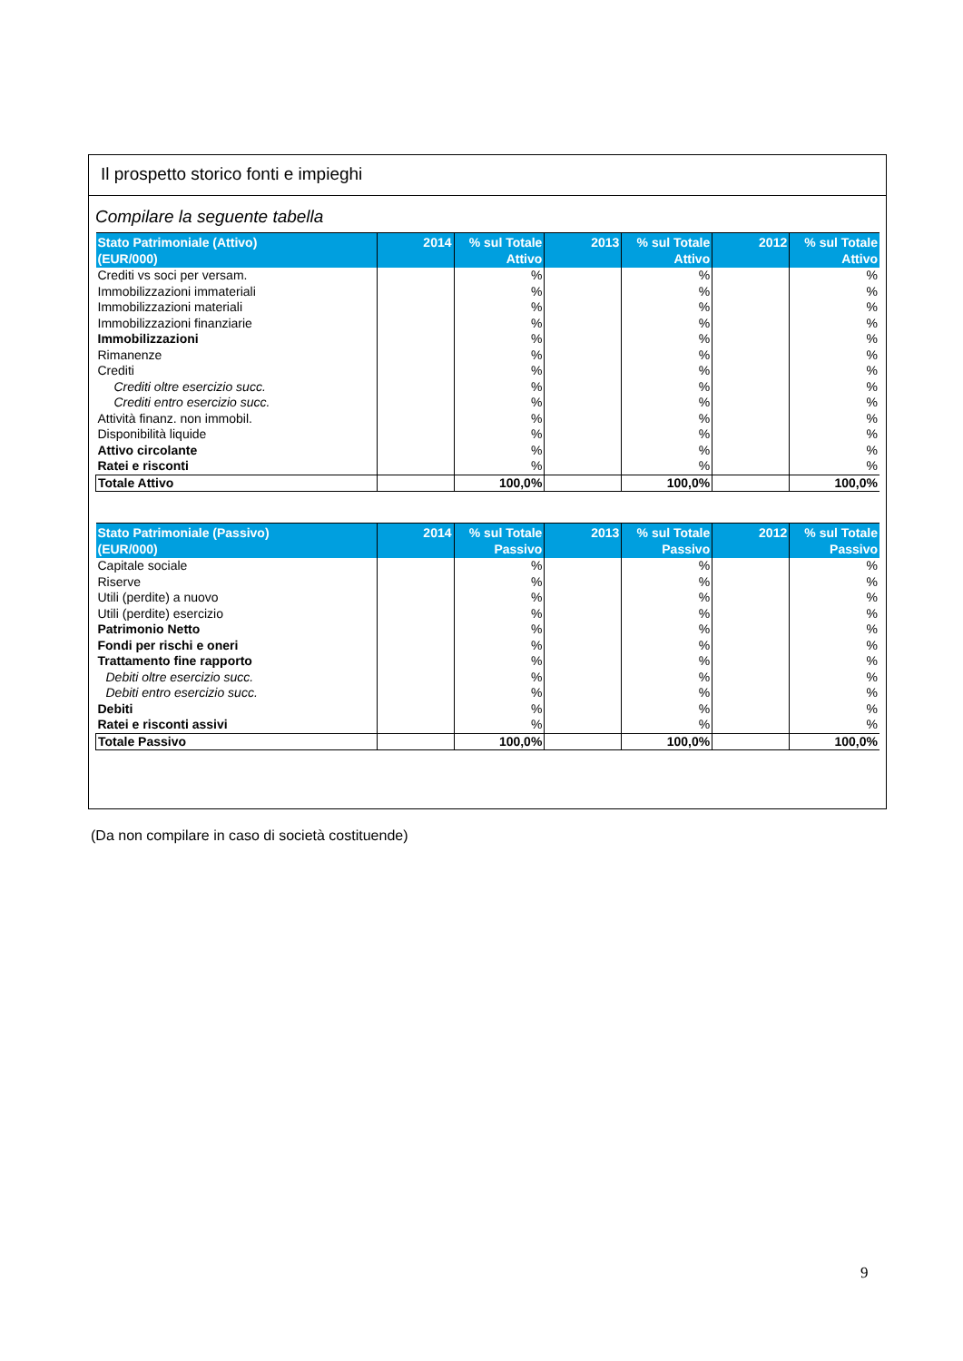Il prospetto storico fonti e impieghi
Compilare la seguente tabella
| Stato Patrimoniale (Attivo) (EUR/000) | 2014 | % sul Totale Attivo | 2013 | % sul Totale Attivo | 2012 | % sul Totale Attivo |
| --- | --- | --- | --- | --- | --- | --- |
| Crediti vs soci per versam. | | % | | % | | % |
| Immobilizzazioni immateriali | | % | | % | | % |
| Immobilizzazioni materiali | | % | | % | | % |
| Immobilizzazioni finanziarie | | % | | % | | % |
| Immobilizzazioni | | % | | % | | % |
| Rimanenze | | % | | % | | % |
| Crediti | | % | | % | | % |
| Crediti oltre esercizio succ. | | % | | % | | % |
| Crediti entro esercizio succ. | | % | | % | | % |
| Attività finanz. non immobil. | | % | | % | | % |
| Disponibilità liquide | | % | | % | | % |
| Attivo circolante | | % | | % | | % |
| Ratei e risconti | | % | | % | | % |
| Totale Attivo | | 100,0% | | 100,0% | | 100,0% |
| Stato Patrimoniale (Passivo) (EUR/000) | 2014 | % sul Totale Passivo | 2013 | % sul Totale Passivo | 2012 | % sul Totale Passivo |
| --- | --- | --- | --- | --- | --- | --- |
| Capitale sociale | | % | | % | | % |
| Riserve | | % | | % | | % |
| Utili (perdite) a nuovo | | % | | % | | % |
| Utili (perdite) esercizio | | % | | % | | % |
| Patrimonio Netto | | % | | % | | % |
| Fondi per rischi e oneri | | % | | % | | % |
| Trattamento fine rapporto | | % | | % | | % |
| Debiti oltre esercizio succ. | | % | | % | | % |
| Debiti entro esercizio succ. | | % | | % | | % |
| Debiti | | % | | % | | % |
| Ratei e risconti assivi | | % | | % | | % |
| Totale Passivo | | 100,0% | | 100,0% | | 100,0% |
(Da non compilare in caso di società costituende)
9